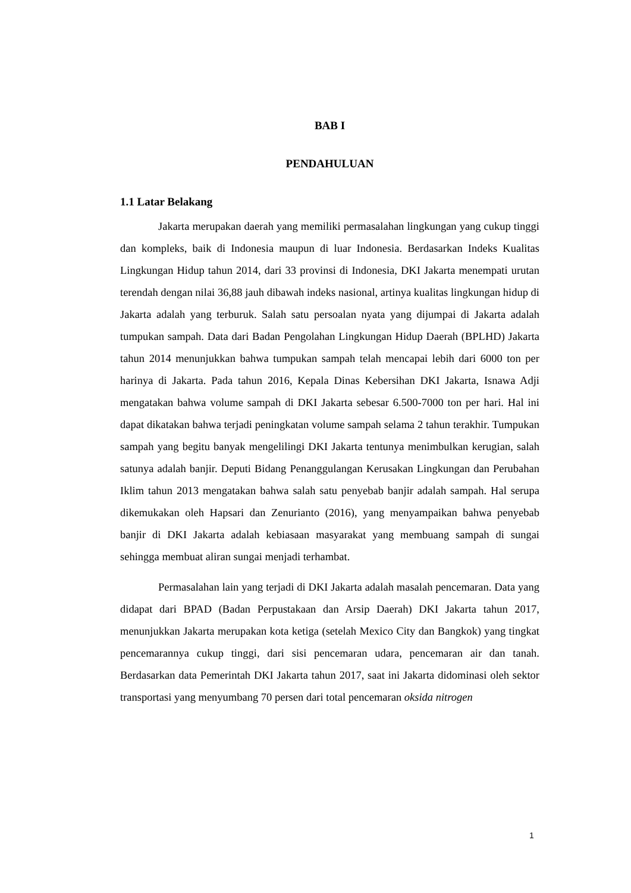BAB I
PENDAHULUAN
1.1 Latar Belakang
Jakarta merupakan daerah yang memiliki permasalahan lingkungan yang cukup tinggi dan kompleks, baik di Indonesia maupun di luar Indonesia. Berdasarkan Indeks Kualitas Lingkungan Hidup tahun 2014, dari 33 provinsi di Indonesia, DKI Jakarta menempati urutan terendah dengan nilai 36,88 jauh dibawah indeks nasional, artinya kualitas lingkungan hidup di Jakarta adalah yang terburuk. Salah satu persoalan nyata yang dijumpai di Jakarta adalah tumpukan sampah. Data dari Badan Pengolahan Lingkungan Hidup Daerah (BPLHD) Jakarta tahun 2014 menunjukkan bahwa tumpukan sampah telah mencapai lebih dari 6000 ton per harinya di Jakarta. Pada tahun 2016, Kepala Dinas Kebersihan DKI Jakarta, Isnawa Adji mengatakan bahwa volume sampah di DKI Jakarta sebesar 6.500-7000 ton per hari. Hal ini dapat dikatakan bahwa terjadi peningkatan volume sampah selama 2 tahun terakhir. Tumpukan sampah yang begitu banyak mengelilingi DKI Jakarta tentunya menimbulkan kerugian, salah satunya adalah banjir. Deputi Bidang Penanggulangan Kerusakan Lingkungan dan Perubahan Iklim tahun 2013 mengatakan bahwa salah satu penyebab banjir adalah sampah. Hal serupa dikemukakan oleh Hapsari dan Zenurianto (2016), yang menyampaikan bahwa penyebab banjir di DKI Jakarta adalah kebiasaan masyarakat yang membuang sampah di sungai sehingga membuat aliran sungai menjadi terhambat.
Permasalahan lain yang terjadi di DKI Jakarta adalah masalah pencemaran. Data yang didapat dari BPAD (Badan Perpustakaan dan Arsip Daerah) DKI Jakarta tahun 2017, menunjukkan Jakarta merupakan kota ketiga (setelah Mexico City dan Bangkok) yang tingkat pencemarannya cukup tinggi, dari sisi pencemaran udara, pencemaran air dan tanah. Berdasarkan data Pemerintah DKI Jakarta tahun 2017, saat ini Jakarta didominasi oleh sektor transportasi yang menyumbang 70 persen dari total pencemaran oksida nitrogen
1